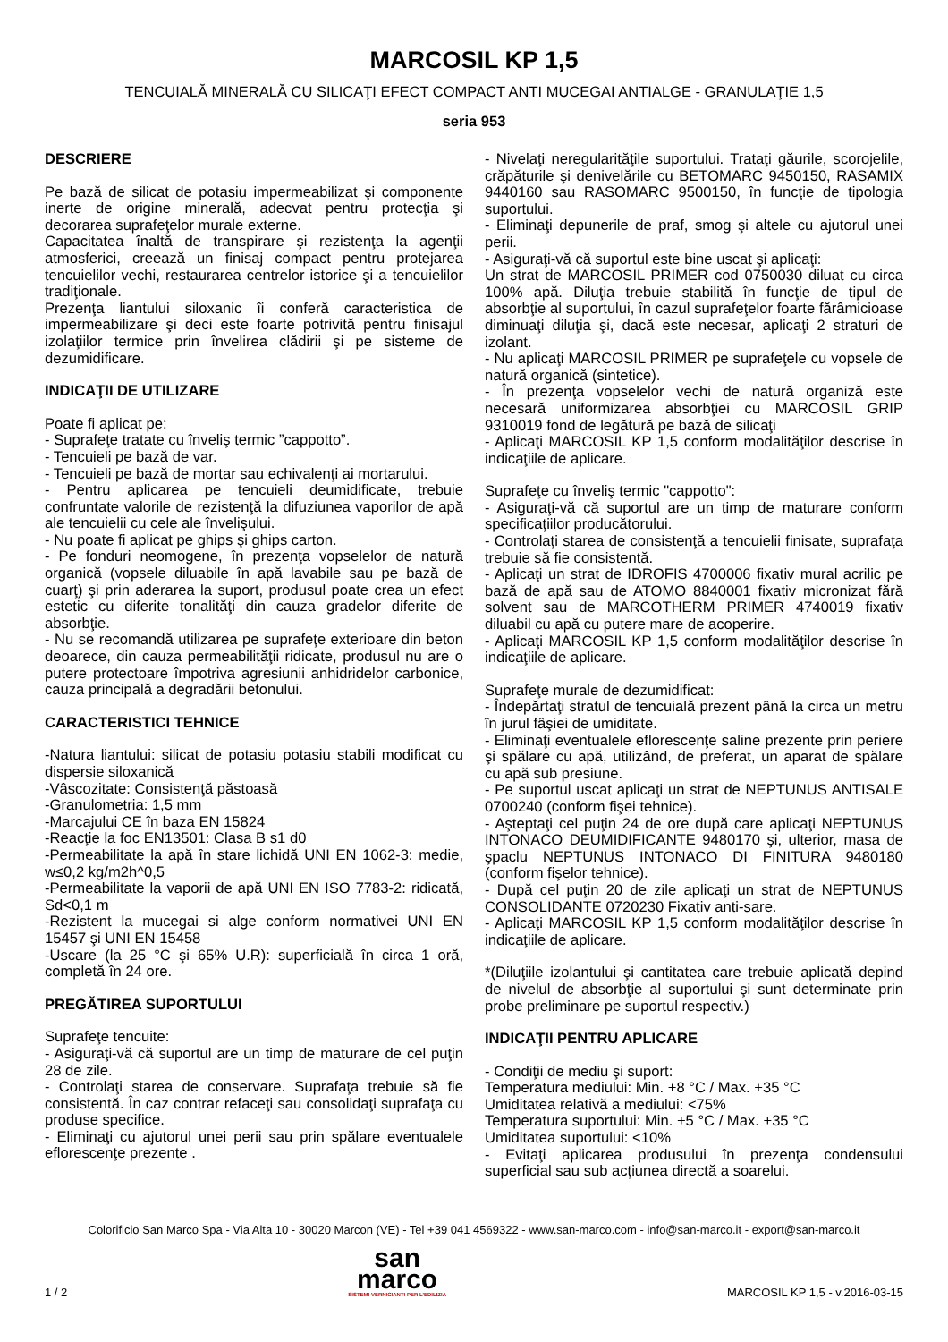MARCOSIL KP 1,5
TENCUIALĂ MINERALĂ CU SILICAŢI EFECT COMPACT ANTI MUCEGAI ANTIALGE - GRANULAŢIE 1,5
seria 953
DESCRIERE
Pe bază de silicat de potasiu impermeabilizat şi componente inerte de origine minerală, adecvat pentru protecţia şi decorarea suprafeţelor murale externe.
Capacitatea înaltă de transpirare şi rezistenţa la agenţii atmosferici, creează un finisaj compact pentru protejarea tencuielilor vechi, restaurarea centrelor istorice şi a tencuielilor tradiţionale.
Prezenţa liantului siloxanic îi conferă caracteristica de impermeabilizare şi deci este foarte potrivită pentru finisajul izolaţiilor termice prin învelirea clădirii şi pe sisteme de dezumidificare.
INDICAŢII DE UTILIZARE
Poate fi aplicat pe:
- Suprafeţe tratate cu înveliş termic ”cappotto”.
- Tencuieli pe bază de var.
- Tencuieli pe bază de mortar sau echivalenţi ai mortarului.
- Pentru aplicarea pe tencuieli deumidificate, trebuie confruntate valorile de rezistenţă la difuziunea vaporilor de apă ale tencuielii cu cele ale învelişului.
- Nu poate fi aplicat pe ghips şi ghips carton.
- Pe fonduri neomogene, în prezenţa vopselelor de natură organică (vopsele diluabile în apă lavabile sau pe bază de cuarţ) şi prin aderarea la suport, produsul poate crea un efect estetic cu diferite tonalităţi din cauza gradelor diferite de absorbţie.
- Nu se recomandă utilizarea pe suprafeţe exterioare din beton deoarece, din cauza permeabilităţii ridicate, produsul nu are o putere protectoare împotriva agresiunii anhidridelor carbonice, cauza principală a degradării betonului.
CARACTERISTICI TEHNICE
-Natura liantului: silicat de potasiu potasiu stabili modificat cu dispersie siloxanică
-Vâscozitate: Consistenţă păstoasă
-Granulometria: 1,5 mm
-Marcajului CE în baza EN 15824
-Reacţie la foc EN13501: Clasa B s1 d0
-Permeabilitate la apă în stare lichidă UNI EN 1062-3: medie, w≤0,2 kg/m2h^0,5
-Permeabilitate la vaporii de apă UNI EN ISO 7783-2: ridicată, Sd<0,1 m
-Rezistent la mucegai si alge conform normativei UNI EN 15457 şi UNI EN 15458
-Uscare (la 25 °C şi 65% U.R): superficială în circa 1 oră, completă în 24 ore.
PREGĂTIREA SUPORTULUI
Suprafeţe tencuite:
- Asiguraţi-vă că suportul are un timp de maturare de cel puţin 28 de zile.
- Controlaţi starea de conservare. Suprafaţa trebuie să fie consistentă. În caz contrar refaceţi sau consolidaţi suprafaţa cu produse specifice.
- Eliminaţi cu ajutorul unei perii sau prin spălare eventualele eflorescenţe prezente .
- Nivelaţi neregularităţile suportului. Trataţi găurile, scorojelile, crăpăturile şi denivelările cu BETOMARC 9450150, RASAMIX 9440160 sau RASOMARC 9500150, în funcţie de tipologia suportului.
- Eliminaţi depunerile de praf, smog şi altele cu ajutorul unei perii.
- Asiguraţi-vă că suportul este bine uscat şi aplicaţi:
Un strat de MARCOSIL PRIMER cod 0750030 diluat cu circa 100% apă. Diluţia trebuie stabilită în funcţie de tipul de absorbţie al suportului, în cazul suprafeţelor foarte fărâmicioase diminuaţi diluţia şi, dacă este necesar, aplicaţi 2 straturi de izolant.
- Nu aplicaţi MARCOSIL PRIMER pe suprafeţele cu vopsele de natură organică (sintetice).
- În prezenţa vopselelor vechi de natură organiză este necesară uniformizarea absorbţiei cu MARCOSIL GRIP 9310019 fond de legătură pe bază de silicaţi
- Aplicaţi MARCOSIL KP 1,5 conform modalităţilor descrise în indicaţiile de aplicare.
Suprafeţe cu înveliş termic "cappotto":
- Asiguraţi-vă că suportul are un timp de maturare conform specificaţiilor producătorului.
- Controlaţi starea de consistenţă a tencuielii finisate, suprafaţa trebuie să fie consistentă.
- Aplicaţi un strat de IDROFIS 4700006 fixativ mural acrilic pe bază de apă sau de ATOMO 8840001 fixativ micronizat fără solvent sau de MARCOTHERM PRIMER 4740019 fixativ diluabil cu apă cu putere mare de acoperire.
- Aplicaţi MARCOSIL KP 1,5 conform modalităţilor descrise în indicaţiile de aplicare.
Suprafeţe murale de dezumidificat:
- Îndepărtaţi stratul de tencuială prezent până la circa un metru în jurul fâşiei de umiditate.
- Eliminaţi eventualele eflorescenţe saline prezente prin periere şi spălare cu apă, utilizând, de preferat, un aparat de spălare cu apă sub presiune.
- Pe suportul uscat aplicaţi un strat de NEPTUNUS ANTISALE 0700240 (conform fişei tehnice).
- Aşteptaţi cel puţin 24 de ore după care aplicaţi NEPTUNUS INTONACO DEUMIDIFICANTE 9480170 şi, ulterior, masa de şpaclu NEPTUNUS INTONACO DI FINITURA 9480180 (conform fişelor tehnice).
- După cel puţin 20 de zile aplicaţi un strat de NEPTUNUS CONSOLIDANTE 0720230 Fixativ anti-sare.
- Aplicaţi MARCOSIL KP 1,5 conform modalităţilor descrise în indicaţiile de aplicare.
*(Diluţiile izolantului şi cantitatea care trebuie aplicată depind de nivelul de absorbţie al suportului şi sunt determinate prin probe preliminare pe suportul respectiv.)
INDICAŢII PENTRU APLICARE
- Condiţii de mediu şi suport:
Temperatura mediului: Min. +8 °C / Max. +35 °C
Umiditatea relativă a mediului: <75%
Temperatura suportului: Min. +5 °C / Max. +35 °C
Umiditatea suportului: <10%
- Evitaţi aplicarea produsului în prezenţa condensului superficial sau sub acţiunea directă a soarelui.
Colorificio San Marco Spa - Via Alta 10 - 30020 Marcon (VE) - Tel +39 041 4569322 - www.san-marco.com - info@san-marco.it - export@san-marco.it
1 / 2
san
marco
SISTEMI VERNICIANTI PER L'EDILIZIA
MARCOSIL KP 1,5 - v.2016-03-15